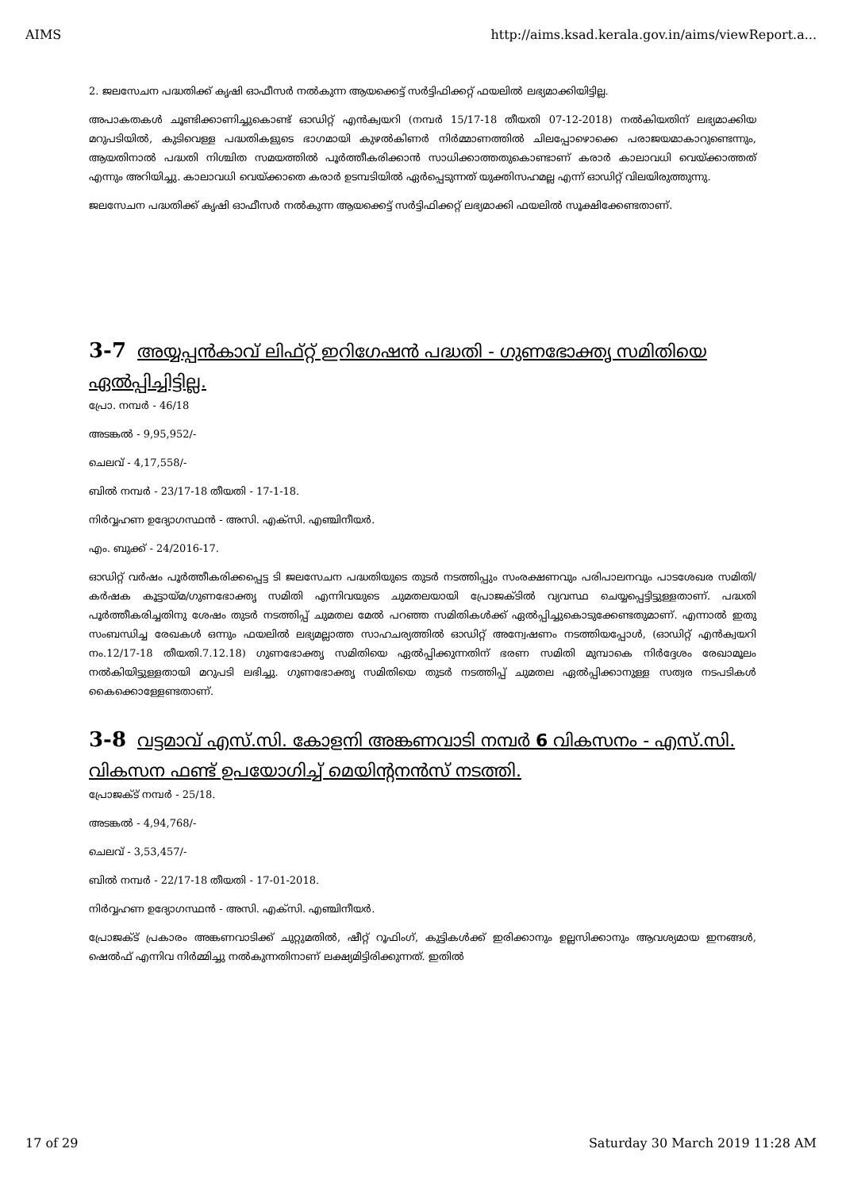AIMS http://aims.ksad.kerala.gov.in/aims/viewReport.a...
2. ജലസേചന പദ്ധതിക്ക് കൃഷി ഓഫീസർ നൽകുന്ന ആയക്കെട്ട് സർട്ടിഫിക്കറ്റ് ഫയലിൽ ലഭ്യമാക്കിയിട്ടില്ല.
അപാകതകൾ ചൂണ്ടിക്കാണിച്ചുകൊണ്ട് ഓഡിറ്റ് എൻക്വയറി (നമ്പർ 15/17-18 തീയതി 07-12-2018) നൽകിയതിന് ലഭ്യമാക്കിയ മറുപടിയിൽ, കുടിവെള്ള പദ്ധതികളുടെ ഭാഗമായി കുഴൽകിണർ നിർമ്മാണത്തിൽ ചിലപ്പോഴൊക്കെ പരാജയമാകാറുണ്ടെന്നും, ആയതിനാൽ പദ്ധതി നിശ്ചിത സമയത്തിൽ പൂർത്തീകരിക്കാൻ സാധിക്കാത്തതുകൊണ്ടാണ് കരാർ കാലാവധി വെയ്ക്കാത്തത് എന്നും അറിയിച്ചു. കാലാവധി വെയ്ക്കാതെ കരാർ ഉടമ്പടിയിൽ ഏർപ്പെടുന്നത് യുക്തിസഹമല്ല എന്ന് ഓഡിറ്റ് വിലയിരുത്തുന്നു.
ജലസേചന പദ്ധതിക്ക് കൃഷി ഓഫീസർ നൽകുന്ന ആയക്കെട്ട് സർട്ടിഫിക്കറ്റ് ലഭ്യമാക്കി ഫയലിൽ സൂക്ഷിക്കേണ്ടതാണ്.
3-7 അയ്യപ്പൻകാവ് ലിഫ്റ്റ് ഇറിഗേഷൻ പദ്ധതി - ഗുണഭോക്തൃ സമിതിയെ ഏൽപ്പിച്ചിട്ടില്ല.
പ്രോ. നമ്പർ - 46/18
അടങ്കൽ - 9,95,952/-
ചെലവ് - 4,17,558/-
ബിൽ നമ്പർ - 23/17-18 തീയതി - 17-1-18.
നിർവ്വഹണ ഉദ്യോഗസ്ഥൻ - അസി. എക്സി. എഞ്ചിനീയർ.
എം. ബുക്ക് - 24/2016-17.
ഓഡിറ്റ് വർഷം പൂർത്തീകരിക്കപ്പെട്ട ടി ജലസേചന പദ്ധതിയുടെ തുടർ നടത്തിപ്പും സംരക്ഷണവും പരിപാലനവും പാടശേഖര സമിതി/കർഷക കൂട്ടായ്മ/ഗുണഭോക്തൃ സമിതി എന്നിവയുടെ ചുമതലയായി പ്രോജക്ടിൽ വ്യവസ്ഥ ചെയ്യപ്പെട്ടിട്ടുള്ളതാണ്. പദ്ധതി പൂർത്തീകരിച്ചതിനു ശേഷം തുടർ നടത്തിപ്പ് ചുമതല മേൽ പറഞ്ഞ സമിതികൾക്ക് ഏൽപ്പിച്ചുകൊടുക്കേണ്ടതുമാണ്. എന്നാൽ ഇതു സംബന്ധിച്ച രേഖകൾ ഒന്നും ഫയലിൽ ലഭ്യമല്ലാത്ത സാഹചര്യത്തിൽ ഓഡിറ്റ് അന്വേഷണം നടത്തിയപ്പോൾ, (ഓഡിറ്റ് എൻക്വയറി നം.12/17-18 തീയതി.7.12.18) ഗുണഭോക്തൃ സമിതിയെ ഏൽപ്പിക്കുന്നതിന് ഭരണ സമിതി മുമ്പാകെ നിർദ്ദേശം രേഖാമൂലം നൽകിയിട്ടുള്ളതായി മറുപടി ലഭിച്ചു. ഗുണഭോക്തൃ സമിതിയെ തുടർ നടത്തിപ്പ് ചുമതല ഏൽപ്പിക്കാനുള്ള സത്വര നടപടികൾ കൈക്കൊള്ളേണ്ടതാണ്.
3-8 വട്ടമാവ് എസ്.സി. കോളനി അങ്കണവാടി നമ്പർ 6 വികസനം - എസ്.സി. വികസന ഫണ്ട് ഉപയോഗിച്ച് മെയിന്റനൻസ് നടത്തി.
പ്രോജക്ട് നമ്പർ - 25/18.
അടങ്കൽ - 4,94,768/-
ചെലവ് - 3,53,457/-
ബിൽ നമ്പർ - 22/17-18 തീയതി - 17-01-2018.
നിർവ്വഹണ ഉദ്യോഗസ്ഥൻ - അസി. എക്സി. എഞ്ചിനീയർ.
പ്രോജക്ട് പ്രകാരം അങ്കണവാടിക്ക് ചുറ്റുമതിൽ, ഷീറ്റ് റൂഫിംഗ്, കുട്ടികൾക്ക് ഇരിക്കാനും ഉല്ലസിക്കാനും ആവശ്യമായ ഇനങ്ങൾ, ഷെൽഫ് എന്നിവ നിർമ്മിച്ചു നൽകുന്നതിനാണ് ലക്ഷ്യമിട്ടിരിക്കുന്നത്. ഇതിൽ
17 of 29 Saturday 30 March 2019 11:28 AM